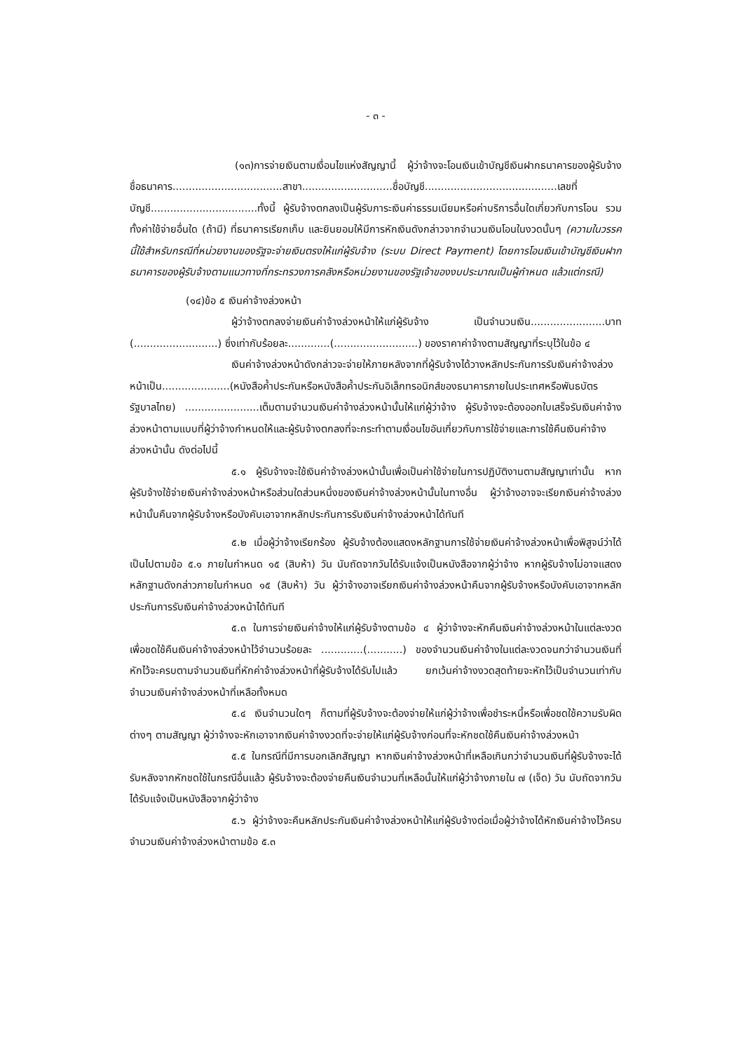- ๓ -
(๑๓)การจ่ายเงินตามเงื่อนไขแห่งสัญญานี้ ผู้ว่าจ้างจะโอนเงินเข้าบัญชีเงินฝากธนาคารของผู้รับจ้าง ชื่อธนาคาร..................................สาขา............................ชื่อบัญชี.........................................เลขที่บัญชี.................................ทั้งนี้ ผู้รับจ้างตกลงเป็นผู้รับภาระเงินค่าธรรมเนียมหรือค่าบริการอื่นใดเกี่ยวกับการโอน รวมทั้งค่าใช้จ่ายอื่นใด (ถ้ามี) ที่ธนาคารเรียกเก็บ และยินยอมให้มีการหักเงินดังกล่าวจากจำนวนเงินโอนในงวดนั้นๆ (ความในวรรคนี้ใช้สำหรับกรณีที่หน่วยงานของรัฐจะจ่ายเงินตรงให้แก่ผู้รับจ้าง (ระบบ Direct Payment) โดยการโอนเงินเข้าบัญชีเงินฝากธนาคารของผู้รับจ้างตามแนวทางที่กระทรวงการคลังหรือหน่วยงานของรัฐเจ้าของงบประมาณเป็นผู้กำหนด แล้วแต่กรณี)
(๑๔)ข้อ ๕ เงินค่าจ้างล่วงหน้า
ผู้ว่าจ้างตกลงจ่ายเงินค่าจ้างล่วงหน้าให้แก่ผู้รับจ้าง เป็นจำนวนเงิน.......................บาท (..........................) ซึ่งเท่ากับร้อยละ.............(..........................) ของราคาค่าจ้างตามสัญญาที่ระบุไว้ในข้อ ๔
เงินค่าจ้างล่วงหน้าดังกล่าวจะจ่ายให้ภายหลังจากที่ผู้รับจ้างได้วางหลักประกันการรับเงินค่าจ้างล่วงหน้าเป็น.....................(หนังสือค้ำประกันหรือหนังสือค้ำประกันอิเล็กทรอนิกส์ของธนาคารภายในประเทศหรือพันธบัตรรัฐบาลไทย) .......................เต็มตามจำนวนเงินค่าจ้างล่วงหน้านั้นให้แก่ผู้ว่าจ้าง ผู้รับจ้างจะต้องออกใบเสร็จรับเงินค่าจ้างล่วงหน้าตามแบบที่ผู้ว่าจ้างกำหนดให้และผู้รับจ้างตกลงที่จะกระทำตามเงื่อนไขอันเกี่ยวกับการใช้จ่ายและการใช้คืนเงินค่าจ้างล่วงหน้านั้น ดังต่อไปนี้
๕.๑ ผู้รับจ้างจะใช้เงินค่าจ้างล่วงหน้านั้นเพื่อเป็นค่าใช้จ่ายในการปฏิบัติงานตามสัญญาเท่านั้น หากผู้รับจ้างใช้จ่ายเงินค่าจ้างล่วงหน้าหรือส่วนใดส่วนหนึ่งของเงินค่าจ้างล่วงหน้านั้นในทางอื่น ผู้ว่าจ้างอาจจะเรียกเงินค่าจ้างล่วงหน้านั้นคืนจากผู้รับจ้างหรือบังคับเอาจากหลักประกันการรับเงินค่าจ้างล่วงหน้าได้ทันที
๕.๒ เมื่อผู้ว่าจ้างเรียกร้อง ผู้รับจ้างต้องแสดงหลักฐานการใช้จ่ายเงินค่าจ้างล่วงหน้าเพื่อพิสูจน์ว่าได้เป็นไปตามข้อ ๕.๑ ภายในกำหนด ๑๕ (สิบห้า) วัน นับถัดจากวันได้รับแจ้งเป็นหนังสือจากผู้ว่าจ้าง หากผู้รับจ้างไม่อาจแสดงหลักฐานดังกล่าวภายในกำหนด ๑๕ (สิบห้า) วัน ผู้ว่าจ้างอาจเรียกเงินค่าจ้างล่วงหน้าคืนจากผู้รับจ้างหรือบังคับเอาจากหลักประกันการรับเงินค่าจ้างล่วงหน้าได้ทันที
๕.๓ ในการจ่ายเงินค่าจ้างให้แก่ผู้รับจ้างตามข้อ ๔ ผู้ว่าจ้างจะหักคืนเงินค่าจ้างล่วงหน้าในแต่ละงวดเพื่อชดใช้คืนเงินค่าจ้างล่วงหน้าไว้จำนวนร้อยละ .............(...........) ของจำนวนเงินค่าจ้างในแต่ละงวดจนกว่าจำนวนเงินที่หักไว้จะครบตามจำนวนเงินที่หักค่าจ้างล่วงหน้าที่ผู้รับจ้างได้รับไปแล้ว ยกเว้นค่าจ้างงวดสุดท้ายจะหักไว้เป็นจำนวนเท่ากับจำนวนเงินค่าจ้างล่วงหน้าที่เหลือทั้งหมด
๕.๔ เงินจำนวนใดๆ ก็ตามที่ผู้รับจ้างจะต้องจ่ายให้แก่ผู้ว่าจ้างเพื่อชำระหนี้หรือเพื่อชดใช้ความรับผิดต่างๆ ตามสัญญา ผู้ว่าจ้างจะหักเอาจากเงินค่าจ้างงวดที่จะจ่ายให้แก่ผู้รับจ้างก่อนที่จะหักชดใช้คืนเงินค่าจ้างล่วงหน้า
๕.๕ ในกรณีที่มีการบอกเลิกสัญญา หากเงินค่าจ้างล่วงหน้าที่เหลือเกินกว่าจำนวนเงินที่ผู้รับจ้างจะได้รับหลังจากหักชดใช้ในกรณีอื่นแล้ว ผู้รับจ้างจะต้องจ่ายคืนเงินจำนวนที่เหลือนั้นให้แก่ผู้ว่าจ้างภายใน ๗ (เจ็ด) วัน นับถัดจากวันได้รับแจ้งเป็นหนังสือจากผู้ว่าจ้าง
๕.๖ ผู้ว่าจ้างจะคืนหลักประกันเงินค่าจ้างล่วงหน้าให้แก่ผู้รับจ้างต่อเมื่อผู้ว่าจ้างได้หักเงินค่าจ้างไว้ครบจำนวนเงินค่าจ้างล่วงหน้าตามข้อ ๕.๓